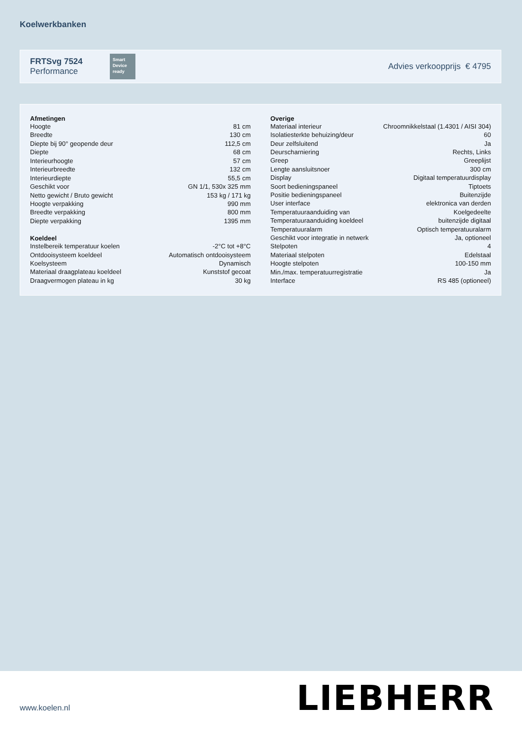Koelwerkbanken
FRTSvg 7524
Performance
Smart Device ready
Advies verkoopprijs € 4795
| Afmetingen | |
| --- | --- |
| Hoogte | 81 cm |
| Breedte | 130 cm |
| Diepte bij 90° geopende deur | 112,5 cm |
| Diepte | 68 cm |
| Interieurhoogte | 57 cm |
| Interieurbreedte | 132 cm |
| Interieurdiepte | 55,5 cm |
| Geschikt voor | GN 1/1, 530x 325 mm |
| Netto gewicht / Bruto gewicht | 153 kg / 171 kg |
| Hoogte verpakking | 990 mm |
| Breedte verpakking | 800 mm |
| Diepte verpakking | 1395 mm |
| Koeldeel | |
| Instelbereik temperatuur koelen | -2°C tot +8°C |
| Ontdooisysteem koeldeel | Automatisch ontdooisysteem |
| Koelsysteem | Dynamisch |
| Materiaal draagplateau koeldeel | Kunststof gecoat |
| Draagvermogen plateau in kg | 30 kg |
| Overige | |
| --- | --- |
| Materiaal interieur | Chroomnikkelstaal (1.4301 / AISI 304) |
| Isolatiesterkte behuizing/deur | 60 |
| Deur zelfsluitend | Ja |
| Deurscharniering | Rechts, Links |
| Greep | Greeplijst |
| Lengte aansluitsnoer | 300 cm |
| Display | Digitaal temperatuurdisplay |
| Soort bedieningspaneel | Tiptoets |
| Positie bedieningspaneel | Buitenzijde |
| User interface | elektronica van derden |
| Temperatuuraanduiding van | Koelgedeelte |
| Temperatuuraanduiding koeldeel | buitenzijde digitaal |
| Temperatuuralarm | Optisch temperatuuralarm |
| Geschikt voor integratie in netwerk | Ja, optioneel |
| Stelpoten | 4 |
| Materiaal stelpoten | Edelstaal |
| Hoogte stelpoten | 100-150 mm |
| Min./max. temperatuurregistratie | Ja |
| Interface | RS 485 (optioneel) |
www.koelen.nl LIEBHERR